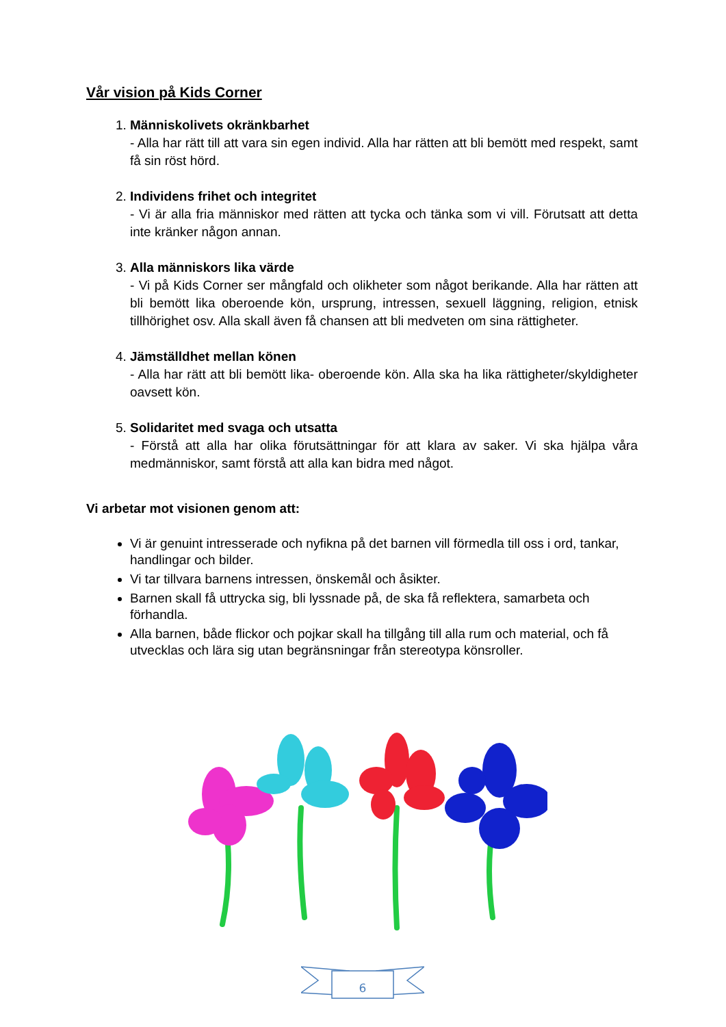Vår vision på Kids Corner
1.
Människolivets okränkbarhet
- Alla har rätt till att vara sin egen individ. Alla har rätten att bli bemött med respekt, samt få sin röst hörd.
2.
Individens frihet och integritet
- Vi är alla fria människor med rätten att tycka och tänka som vi vill. Förutsatt att detta inte kränker någon annan.
3.
Alla människors lika värde
- Vi på Kids Corner ser mångfald och olikheter som något berikande. Alla har rätten att bli bemött lika oberoende kön, ursprung, intressen, sexuell läggning, religion, etnisk tillhörighet osv. Alla skall även få chansen att bli medveten om sina rättigheter.
4.
Jämställdhet mellan könen
- Alla har rätt att bli bemött lika- oberoende kön. Alla ska ha lika rättigheter/skyldigheter oavsett kön.
5.
Solidaritet med svaga och utsatta
- Förstå att alla har olika förutsättningar för att klara av saker. Vi ska hjälpa våra medmänniskor, samt förstå att alla kan bidra med något.
Vi arbetar mot visionen genom att:
Vi är genuint intresserade och nyfikna på det barnen vill förmedla till oss i ord, tankar, handlingar och bilder.
Vi tar tillvara barnens intressen, önskemål och åsikter.
Barnen skall få uttrycka sig, bli lyssnade på, de ska få reflektera, samarbeta och förhandla.
Alla barnen, både flickor och pojkar skall ha tillgång till alla rum och material, och få utvecklas och lära sig utan begränsningar från stereotypa könsroller.
6